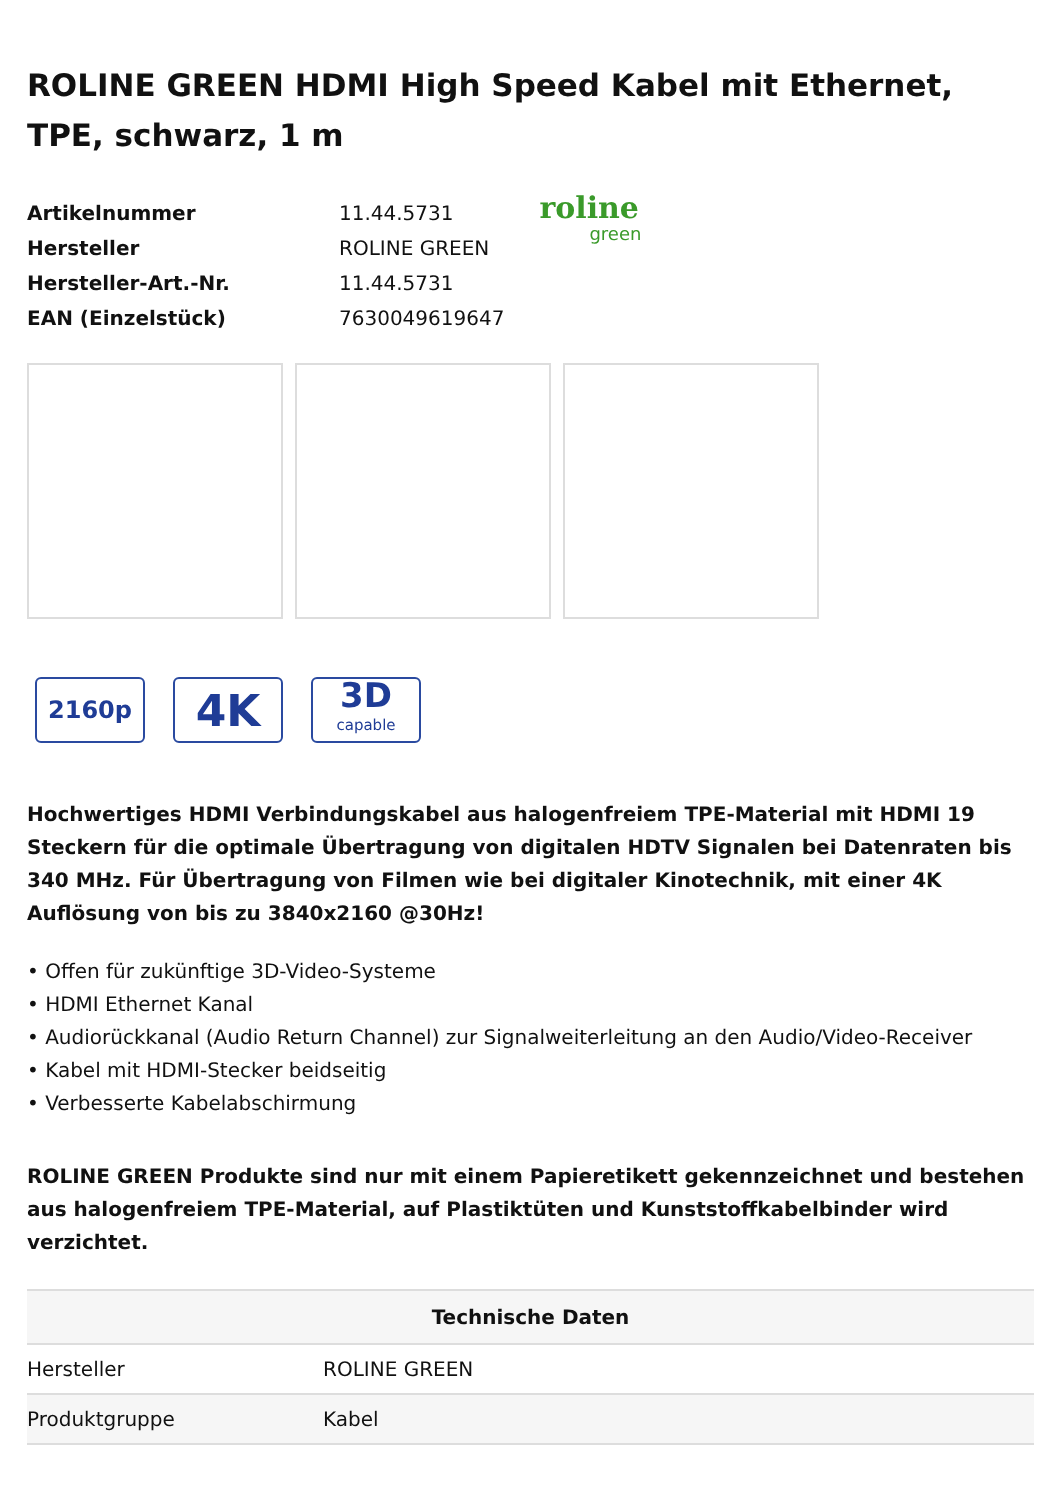ROLINE GREEN HDMI High Speed Kabel mit Ethernet, TPE, schwarz, 1 m
| Artikelnummer | 11.44.5731 |
| Hersteller | ROLINE GREEN |
| Hersteller-Art.-Nr. | 11.44.5731 |
| EAN (Einzelstück) | 7630049619647 |
roline
green
2160p
4K
3D
capable
Hochwertiges HDMI Verbindungskabel aus halogenfreiem TPE-Material mit HDMI 19 Steckern für die optimale Übertragung von digitalen HDTV Signalen bei Datenraten bis 340 MHz. Für Übertragung von Filmen wie bei digitaler Kinotechnik, mit einer 4K Auflösung von bis zu 3840x2160 @30Hz!
• Offen für zukünftige 3D-Video-Systeme
• HDMI Ethernet Kanal
• Audiorückkanal (Audio Return Channel) zur Signalweiterleitung an den Audio/Video-Receiver
• Kabel mit HDMI-Stecker beidseitig
• Verbesserte Kabelabschirmung
ROLINE GREEN Produkte sind nur mit einem Papieretikett gekennzeichnet und bestehen aus halogenfreiem TPE-Material, auf Plastiktüten und Kunststoffkabelbinder wird verzichtet.
| Technische Daten | |
| --- | --- |
| Hersteller | ROLINE GREEN |
| Produktgruppe | Kabel |